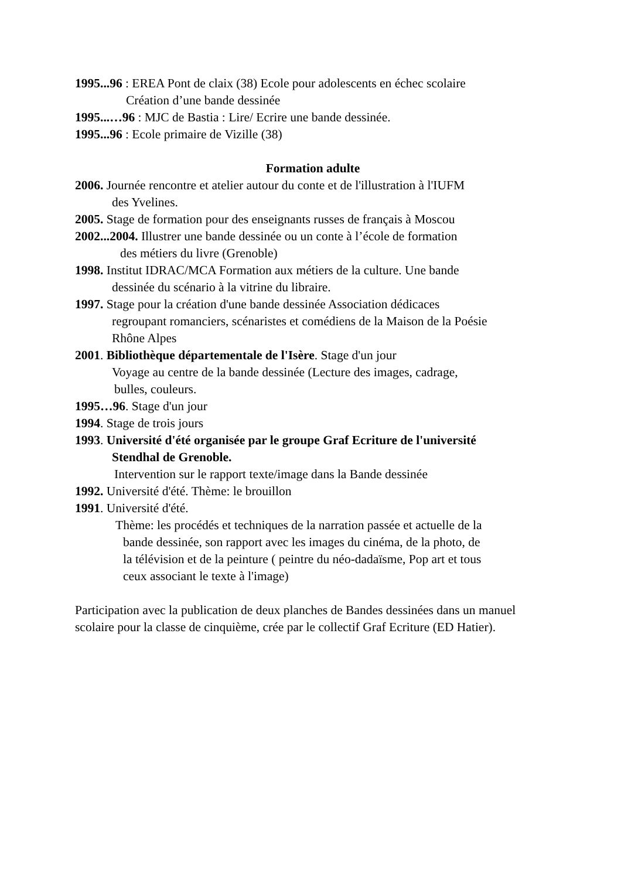1995...96 : EREA Pont de claix (38) Ecole pour adolescents en échec scolaire
Création d’une bande dessinée
1995...…96 : MJC de Bastia : Lire/ Ecrire une bande dessinée.
1995...96 : Ecole primaire de Vizille (38)
Formation adulte
2006. Journée rencontre et atelier autour du conte et de l'illustration à l'IUFM
des Yvelines.
2005. Stage de formation pour des enseignants russes de français à Moscou
2002...2004. Illustrer une bande dessinée ou un conte à l’école de formation
des métiers du livre (Grenoble)
1998. Institut IDRAC/MCA Formation aux métiers de la culture. Une bande
dessinée du scénario à la vitrine du libraire.
1997. Stage pour la création d'une bande dessinée Association dédicaces
regroupant romanciers, scénaristes et comédiens de la Maison de la Poésie
Rhône Alpes
2001. Bibliothèque départementale de l'Isère. Stage d'un jour
Voyage au centre de la bande dessinée (Lecture des images, cadrage,
bulles, couleurs.
1995…96. Stage d'un jour
1994. Stage de trois jours
1993. Université d'été organisée par le groupe Graf Ecriture de l'université
Stendhal de Grenoble.
Intervention sur le rapport texte/image dans la Bande dessinée
1992. Université d'été. Thème: le brouillon
1991. Université d'été.
Thème: les procédés et techniques de la narration passée et actuelle de la
bande dessinée, son rapport avec les images du cinéma, de la photo, de
la télévision et de la peinture ( peintre du néo-dadaïsme, Pop art et tous
ceux associant le texte à l'image)
Participation avec la publication de deux planches de Bandes dessinées dans un manuel scolaire pour la classe de cinquième, crée par le collectif Graf Ecriture (ED Hatier).